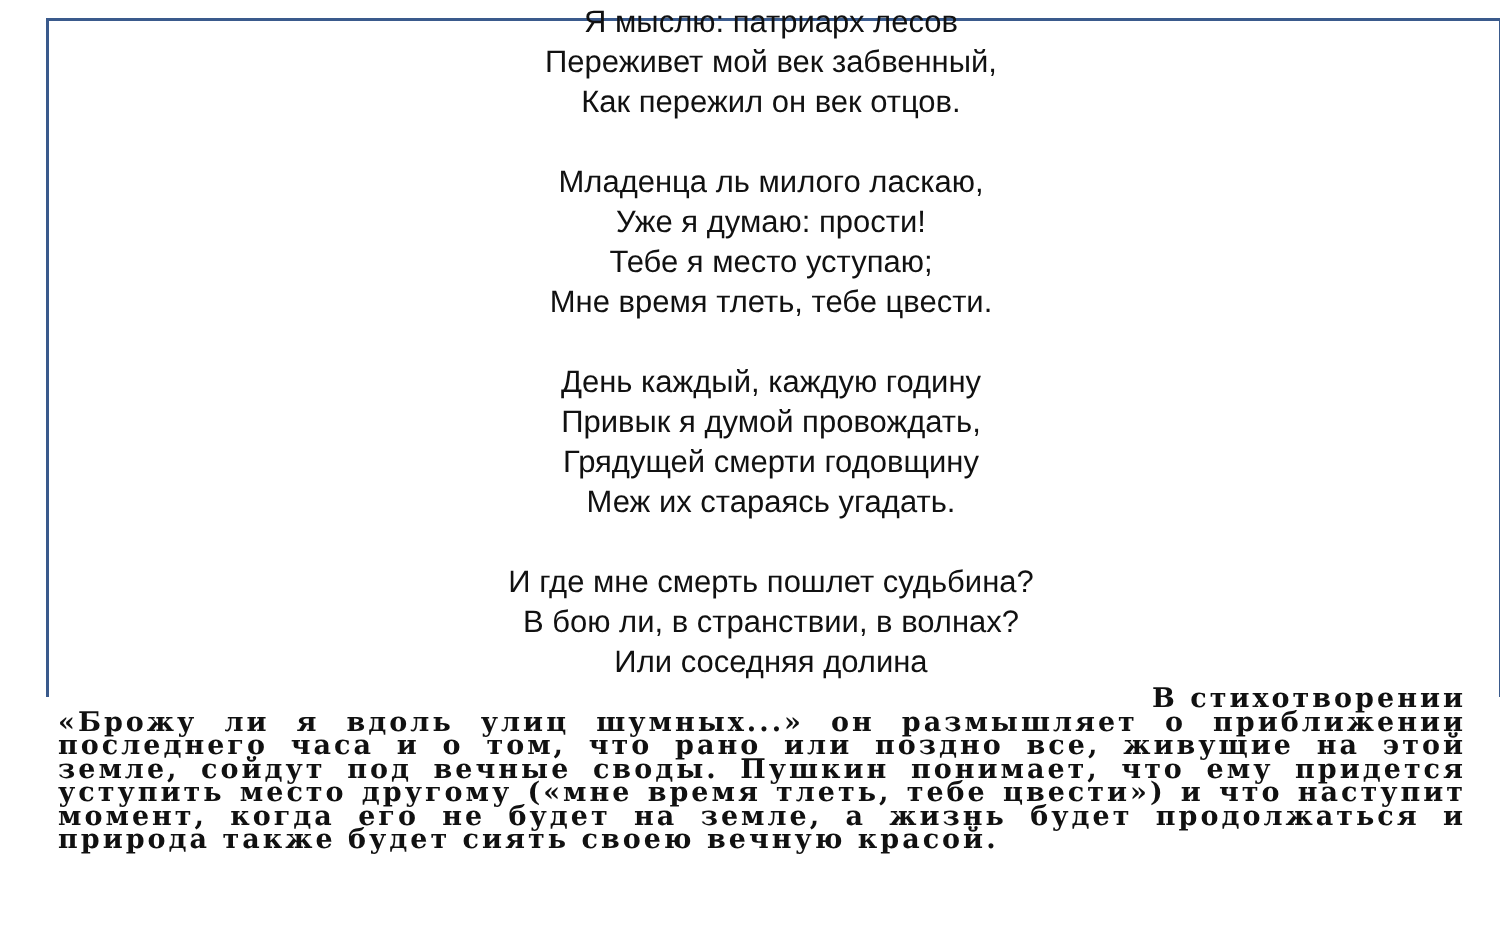Я мыслю: патриарх лесов
Переживет мой век забвенный,
Как пережил он век отцов.
Младенца ль милого ласкаю,
Уже я думаю: прости!
Тебе я место уступаю;
Мне время тлеть, тебе цвести.
День каждый, каждую годину
Привык я думой провождать,
Грядущей смерти годовщину
Меж их стараясь угадать.
И где мне смерть пошлет судьбина?
В бою ли, в странствии, в волнах?
Или соседняя долина
В стихотворении
«Брожу ли я вдоль улиц шумных...» он размышляет о приближении последнего часа и о том, что рано или поздно все, живущие на этой земле, сойдут под вечные своды. Пушкин понимает, что ему придется уступить место другому («мне время тлеть, тебе цвести») и что наступит момент, когда его не будет на земле, а жизнь будет продолжаться и природа также будет сиять своею вечную красой.